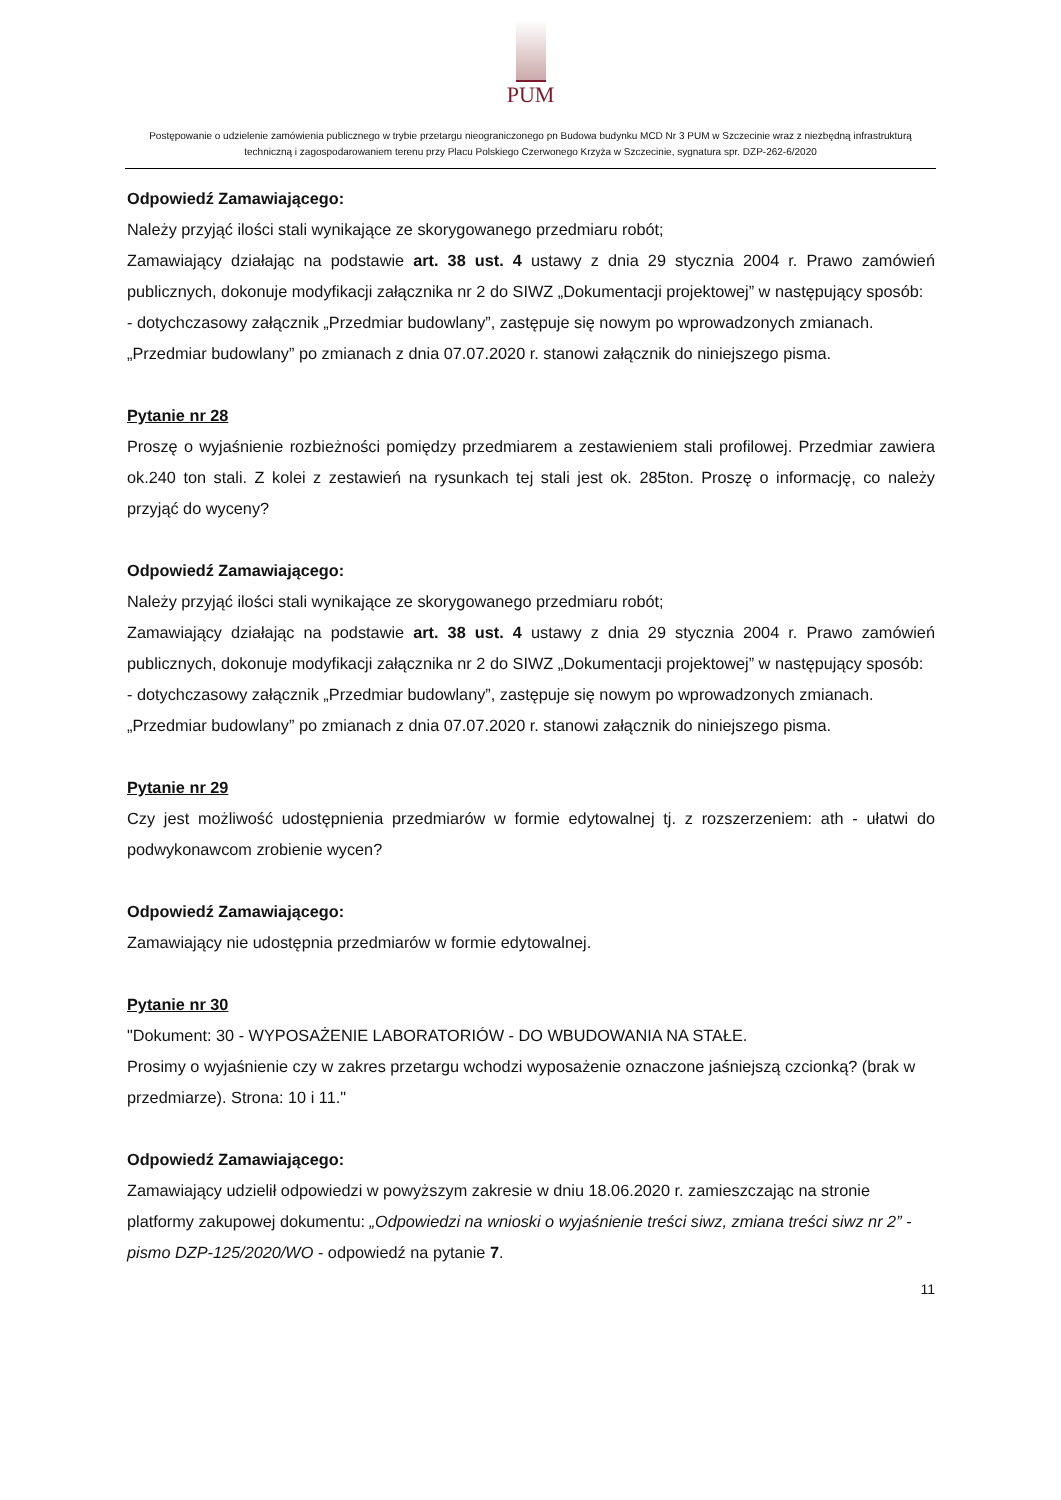PUM
Postępowanie o udzielenie zamówienia publicznego w trybie przetargu nieograniczonego pn Budowa budynku MCD Nr 3 PUM w Szczecinie wraz z niezbędną infrastrukturą techniczną i zagospodarowaniem terenu przy Placu Polskiego Czerwonego Krzyża w Szczecinie, sygnatura spr. DZP-262-6/2020
Odpowiedź Zamawiającego:
Należy przyjąć ilości stali wynikające ze skorygowanego przedmiaru robót;
Zamawiający działając na podstawie art. 38 ust. 4 ustawy z dnia 29 stycznia 2004 r. Prawo zamówień publicznych, dokonuje modyfikacji załącznika nr 2 do SIWZ „Dokumentacji projektowej” w następujący sposób:
- dotychczasowy załącznik „Przedmiar budowlany”, zastępuje się nowym po wprowadzonych zmianach.
„Przedmiar budowlany” po zmianach z dnia 07.07.2020 r. stanowi załącznik do niniejszego pisma.
Pytanie nr 28
Proszę o wyjaśnienie rozbieżności pomiędzy przedmiarem a zestawieniem stali profilowej. Przedmiar zawiera ok.240 ton stali. Z kolei z zestawień na rysunkach tej stali jest ok. 285ton. Proszę o informację, co należy przyjąć do wyceny?
Odpowiedź Zamawiającego:
Należy przyjąć ilości stali wynikające ze skorygowanego przedmiaru robót;
Zamawiający działając na podstawie art. 38 ust. 4 ustawy z dnia 29 stycznia 2004 r. Prawo zamówień publicznych, dokonuje modyfikacji załącznika nr 2 do SIWZ „Dokumentacji projektowej” w następujący sposób:
- dotychczasowy załącznik „Przedmiar budowlany”, zastępuje się nowym po wprowadzonych zmianach.
„Przedmiar budowlany” po zmianach z dnia 07.07.2020 r. stanowi załącznik do niniejszego pisma.
Pytanie nr 29
Czy jest możliwość udostępnienia przedmiarów w formie edytowalnej tj. z rozszerzeniem: ath - ułatwi do podwykonawcom zrobienie wycen?
Odpowiedź Zamawiającego:
Zamawiający nie udostępnia przedmiarów w formie edytowalnej.
Pytanie nr 30
"Dokument: 30 - WYPOSAŻENIE LABORATORIÓW - DO WBUDOWANIA NA STAŁE.
Prosimy o wyjaśnienie czy w zakres przetargu wchodzi wyposażenie oznaczone jaśniejszą czcionką? (brak w przedmiarze). Strona: 10 i 11."
Odpowiedź Zamawiającego:
Zamawiający udzielił odpowiedzi w powyższym zakresie w dniu 18.06.2020 r. zamieszczając na stronie platformy zakupowej dokumentu: „Odpowiedzi na wnioski o wyjaśnienie treści siwz, zmiana treści siwz nr 2” - pismo DZP-125/2020/WO - odpowiedź na pytanie 7.
11